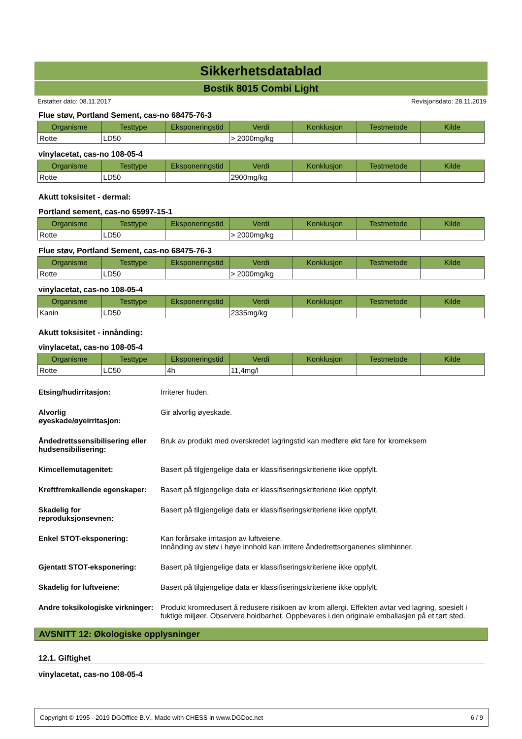Sikkerhetsdatablad
Bostik 8015 Combi Light
Erstatter dato: 08.11.2017 Revisjonsdato: 28.11.2019
Flue støv, Portland Sement, cas-no 68475-76-3
| Organisme | Testtype | Eksponeringstid | Verdi | Konklusjon | Testmetode | Kilde |
| --- | --- | --- | --- | --- | --- | --- |
| Rotte | LD50 | | > 2000mg/kg | | | |
vinylacetat, cas-no 108-05-4
| Organisme | Testtype | Eksponeringstid | Verdi | Konklusjon | Testmetode | Kilde |
| --- | --- | --- | --- | --- | --- | --- |
| Rotte | LD50 | | 2900mg/kg | | | |
Akutt toksisitet - dermal:
Portland sement, cas-no 65997-15-1
| Organisme | Testtype | Eksponeringstid | Verdi | Konklusjon | Testmetode | Kilde |
| --- | --- | --- | --- | --- | --- | --- |
| Rotte | LD50 | | > 2000mg/kg | | | |
Flue støv, Portland Sement, cas-no 68475-76-3
| Organisme | Testtype | Eksponeringstid | Verdi | Konklusjon | Testmetode | Kilde |
| --- | --- | --- | --- | --- | --- | --- |
| Rotte | LD50 | | > 2000mg/kg | | | |
vinylacetat, cas-no 108-05-4
| Organisme | Testtype | Eksponeringstid | Verdi | Konklusjon | Testmetode | Kilde |
| --- | --- | --- | --- | --- | --- | --- |
| Kanin | LD50 | | 2335mg/kg | | | |
Akutt toksisitet - innånding:
vinylacetat, cas-no 108-05-4
| Organisme | Testtype | Eksponeringstid | Verdi | Konklusjon | Testmetode | Kilde |
| --- | --- | --- | --- | --- | --- | --- |
| Rotte | LC50 | 4h | 11,4mg/l | | | |
Etsing/hudirritasjon: Irriterer huden.
Alvorlig
øyeskade/øyeirritasjon:
Gir alvorlig øyeskade.
Åndedrettssensibilisering eller hudsensibilisering:
Bruk av produkt med overskredet lagringstid kan medføre økt fare for kromeksem
Kimcellemutagenitet: Basert på tilgjengelige data er klassifiseringskriteriene ikke oppfylt.
Kreftfremkallende egenskaper:
Basert på tilgjengelige data er klassifiseringskriteriene ikke oppfylt.
Skadelig for
reproduksjonsevnen:
Basert på tilgjengelige data er klassifiseringskriteriene ikke oppfylt.
Enkel STOT-eksponering: Kan forårsake irritasjon av luftveiene.
Innånding av støv i høye innhold kan irritere åndedrettsorganenes slimhinner.
Gjentatt STOT-eksponering: Basert på tilgjengelige data er klassifiseringskriteriene ikke oppfylt.
Skadelig for luftveiene: Basert på tilgjengelige data er klassifiseringskriteriene ikke oppfylt.
Andre toksikologiske virkninger:
Produkt kromredusert å redusere risikoen av krom allergi. Effekten avtar ved lagring, spesielt i fuktige miljøer. Observere holdbarhet. Oppbevares i den originale emballasjen på et tørt sted.
AVSNITT 12: Økologiske opplysninger
12.1. Giftighet
vinylacetat, cas-no 108-05-4
Copyright © 1995 - 2019 DGOffice B.V., Made with CHESS in www.DGDoc.net 6 / 9